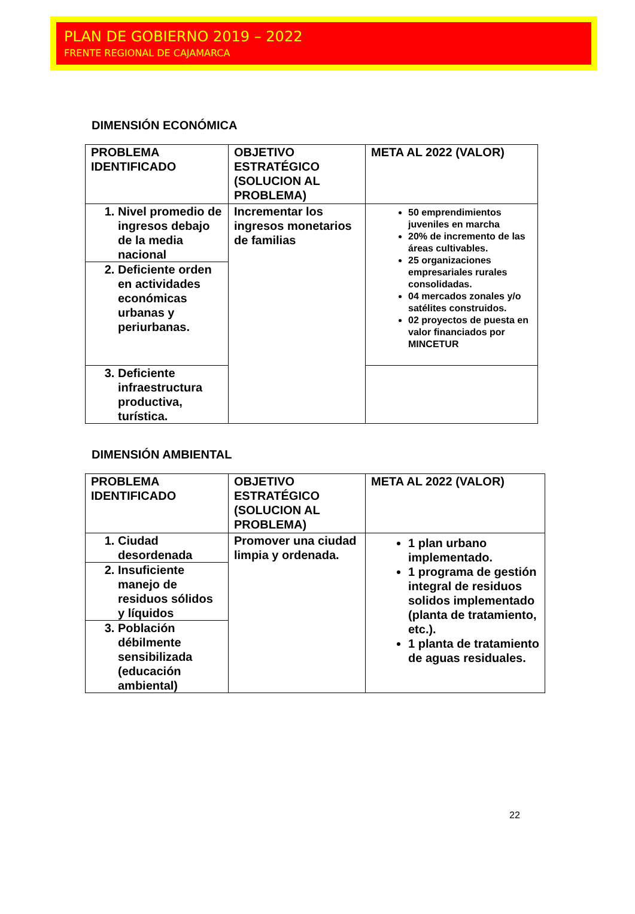PLAN DE GOBIERNO 2019 – 2022
FRENTE REGIONAL DE CAJAMARCA
DIMENSIÓN ECONÓMICA
| PROBLEMA IDENTIFICADO | OBJETIVO ESTRATÉGICO (SOLUCION AL PROBLEMA) | META AL 2022 (VALOR) |
| 1. Nivel promedio de ingresos debajo de la media nacional | Incrementar los ingresos monetarios de familias | 50 emprendimientos juveniles en marcha 20% de incremento de las áreas cultivables. 25 organizaciones empresariales rurales consolidadas. 04 mercados zonales y/o satélites construidos. 02 proyectos de puesta en valor financiados por MINCETUR |
| 2. Deficiente orden en actividades económicas urbanas y periurbanas. | | |
| 3. Deficiente infraestructura productiva, turística. | | |
DIMENSIÓN AMBIENTAL
| PROBLEMA IDENTIFICADO | OBJETIVO ESTRATÉGICO (SOLUCION AL PROBLEMA) | META AL 2022 (VALOR) |
| 1. Ciudad desordenada | Promover una ciudad limpia y ordenada. | 1 plan urbano implementado. 1 programa de gestión integral de residuos solidos implementado (planta de tratamiento, etc.). 1 planta de tratamiento de aguas residuales. |
| 2. Insuficiente manejo de residuos sólidos y líquidos | | |
| 3. Población débilmente sensibilizada (educación ambiental) | | |
22